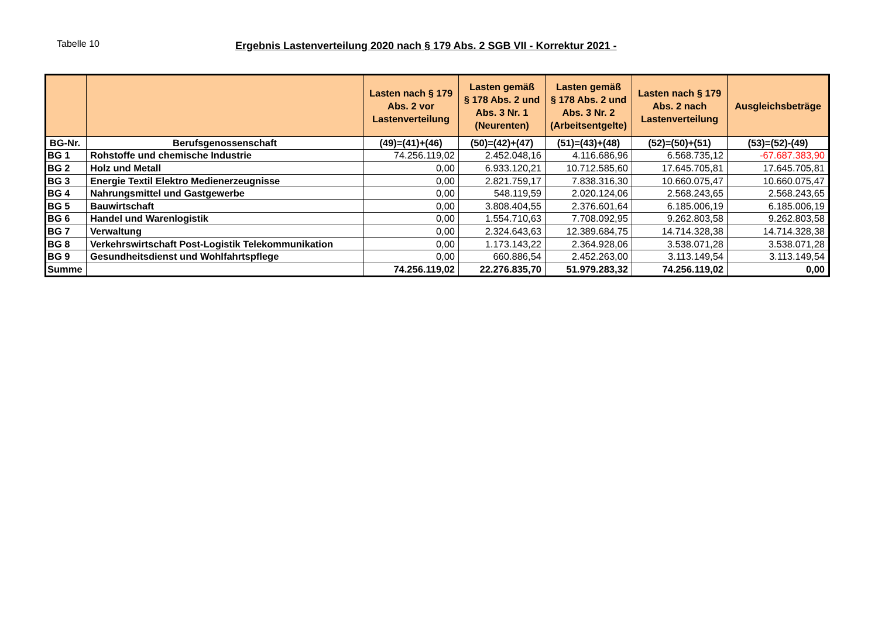Tabelle 10 Ergebnis Lastenverteilung 2020 nach § 179 Abs. 2 SGB VII - Korrektur 2021 -
| | | Lasten nach § 179 Abs. 2 vor Lastenverteilung | Lasten gemäß § 178 Abs. 2 und Abs. 3 Nr. 1 (Neurenten) | Lasten gemäß § 178 Abs. 2 und Abs. 3 Nr. 2 (Arbeitsentgelte) | Lasten nach § 179 Abs. 2 nach Lastenverteilung | Ausgleichsbeträge |
| BG-Nr. | Berufsgenossenschaft | (49)=(41)+(46) | (50)=(42)+(47) | (51)=(43)+(48) | (52)=(50)+(51) | (53)=(52)-(49) |
| BG 1 | Rohstoffe und chemische Industrie | 74.256.119,02 | 2.452.048,16 | 4.116.686,96 | 6.568.735,12 | -67.687.383,90 |
| BG 2 | Holz und Metall | 0,00 | 6.933.120,21 | 10.712.585,60 | 17.645.705,81 | 17.645.705,81 |
| BG 3 | Energie Textil Elektro Medienerzeugnisse | 0,00 | 2.821.759,17 | 7.838.316,30 | 10.660.075,47 | 10.660.075,47 |
| BG 4 | Nahrungsmittel und Gastgewerbe | 0,00 | 548.119,59 | 2.020.124,06 | 2.568.243,65 | 2.568.243,65 |
| BG 5 | Bauwirtschaft | 0,00 | 3.808.404,55 | 2.376.601,64 | 6.185.006,19 | 6.185.006,19 |
| BG 6 | Handel und Warenlogistik | 0,00 | 1.554.710,63 | 7.708.092,95 | 9.262.803,58 | 9.262.803,58 |
| BG 7 | Verwaltung | 0,00 | 2.324.643,63 | 12.389.684,75 | 14.714.328,38 | 14.714.328,38 |
| BG 8 | Verkehrswirtschaft Post-Logistik Telekommunikation | 0,00 | 1.173.143,22 | 2.364.928,06 | 3.538.071,28 | 3.538.071,28 |
| BG 9 | Gesundheitsdienst und Wohlfahrtspflege | 0,00 | 660.886,54 | 2.452.263,00 | 3.113.149,54 | 3.113.149,54 |
| Summe | | 74.256.119,02 | 22.276.835,70 | 51.979.283,32 | 74.256.119,02 | 0,00 |